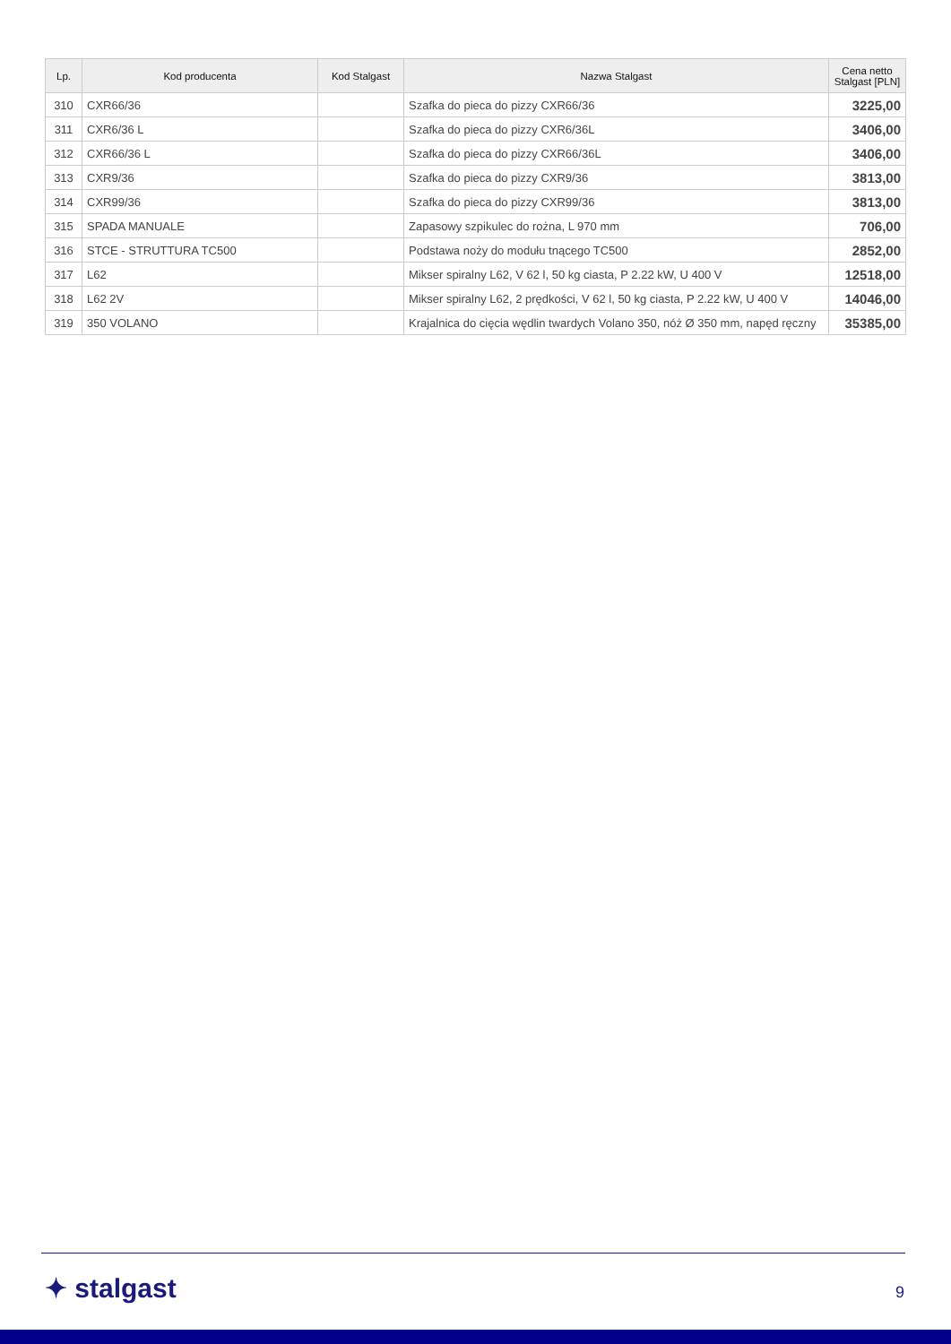| Lp. | Kod producenta | Kod Stalgast | Nazwa Stalgast | Cena netto Stalgast [PLN] |
| --- | --- | --- | --- | --- |
| 310 | CXR66/36 | | Szafka do pieca do pizzy CXR66/36 | 3225,00 |
| 311 | CXR6/36 L | | Szafka do pieca do pizzy CXR6/36L | 3406,00 |
| 312 | CXR66/36 L | | Szafka do pieca do pizzy CXR66/36L | 3406,00 |
| 313 | CXR9/36 | | Szafka do pieca do pizzy CXR9/36 | 3813,00 |
| 314 | CXR99/36 | | Szafka do pieca do pizzy CXR99/36 | 3813,00 |
| 315 | SPADA MANUALE | | Zapasowy szpikulec do rożna, L 970 mm | 706,00 |
| 316 | STCE - STRUTTURA TC500 | | Podstawa noży do modułu tnącego TC500 | 2852,00 |
| 317 | L62 | | Mikser spiralny L62, V 62 l, 50 kg ciasta, P 2.22 kW, U 400 V | 12518,00 |
| 318 | L62 2V | | Mikser spiralny L62, 2 prędkości, V 62 l, 50 kg ciasta, P 2.22 kW, U 400 V | 14046,00 |
| 319 | 350 VOLANO | | Krajalnica do cięcia wędlin twardych Volano 350, nóż Ø 350 mm, napęd ręczny | 35385,00 |
✦ stalgast 9